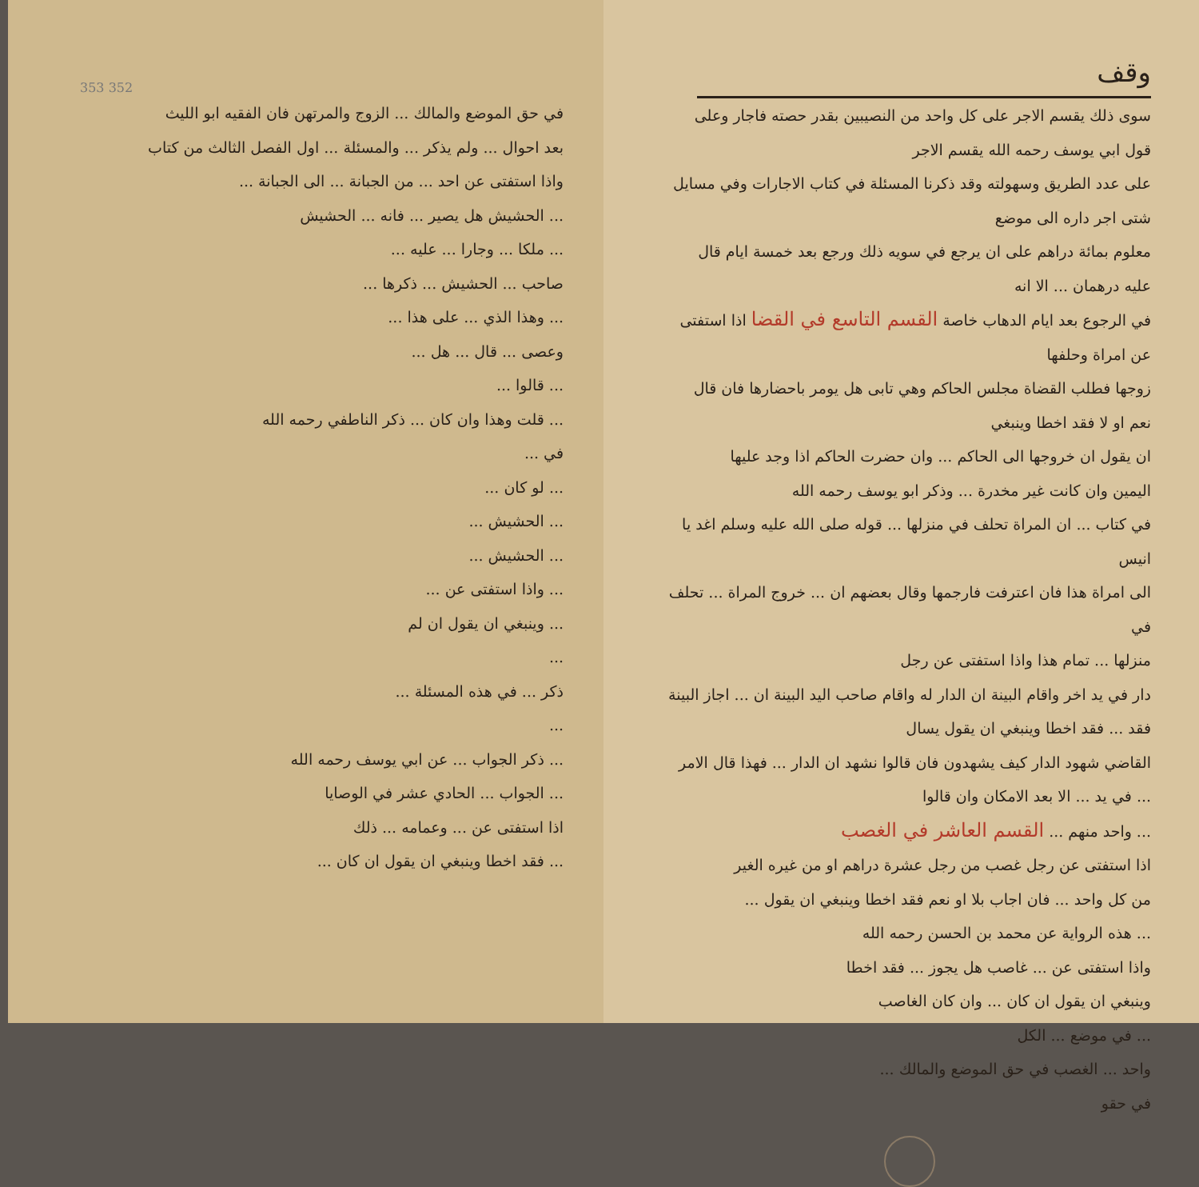وقف
سوى ذلك يقسم الاجر على كل واحد من النصيبين بقدر حصته فاجار وعلى قول ابي يوسف رحمه الله يقسم الاجر
على عدد الطريق وسهولته وقد ذكرنا المسئلة في كتاب الاجارات وفي مسايل شتى اجر داره الى موضع
معلوم بمائة دراهم على ان يرجع في سويه ذلك ورجع بعد خمسة ايام قال عليه درهمان ... الا انه
في الرجوع بعد ايام الدهاب خاصة القسم التاسع في القضا اذا استفتى عن امراة وحلفها
زوجها فطلب القضاة مجلس الحاكم وهي تابى هل يومر باحضارها فان قال نعم او لا فقد اخطا وينبغي
ان يقول ان خروجها الى الحاكم ... وان حضرت الحاكم اذا وجد عليها
اليمين وان كانت غير مخدرة ... وذكر ابو يوسف رحمه الله
في كتاب ... ان المراة تحلف في منزلها ... قوله صلى الله عليه وسلم اغد يا انيس
الى امراة هذا فان اعترفت فارجمها وقال بعضهم ان ... خروج المراة ... تحلف في
منزلها ... تمام هذا واذا استفتى عن رجل
دار في يد اخر واقام البينة ان الدار له واقام صاحب اليد البينة ان ... اجاز البينة
فقد ... فقد اخطا وينبغي ان يقول يسال
القاضي شهود الدار كيف يشهدون فان قالوا نشهد ان الدار ... فهذا قال الامر
... في يد ... الا بعد الامكان وان قالوا
... واحد منهم ... القسم العاشر في الغصب
اذا استفتى عن رجل غصب من رجل عشرة دراهم او من غيره الغير
من كل واحد ... فان اجاب بلا او نعم فقد اخطا وينبغي ان يقول ...
... هذه الرواية عن محمد بن الحسن رحمه الله
واذا استفتى عن ... غاصب هل يجوز ... فقد اخطا
وينبغي ان يقول ان كان ... وان كان الغاصب
... في موضع ... الكل
واحد ... الغصب في حق الموضع والمالك ...
في حقو
353 352
في حق الموضع والمالك ... الزوج والمرتهن فان الفقيه ابو الليث
بعد احوال ... ولم يذكر ... والمسئلة ... اول الفصل الثالث من كتاب
واذا استفتى عن احد ... من الجبانة ... الى الجبانة ...
... الحشيش هل يصير ... فانه ... الحشيش
... ملكا ... وجارا ... عليه ...
صاحب ... الحشيش ... ذكرها ...
... وهذا الذي ... على هذا ...
وعصى ... قال ... هل ...
... قالوا ...
... قلت وهذا وان كان ... ذكر الناطفي رحمه الله
في ...
... لو كان ...
... الحشيش ...
... الحشيش ...
... واذا استفتى عن ...
... وينبغي ان يقول ان لم
...
ذكر ... في هذه المسئلة ...
...
... ذكر الجواب ... عن ابي يوسف رحمه الله
... الجواب ... الحادي عشر في الوصايا
اذا استفتى عن ... وعمامه ... ذلك
... فقد اخطا وينبغي ان يقول ان كان ...